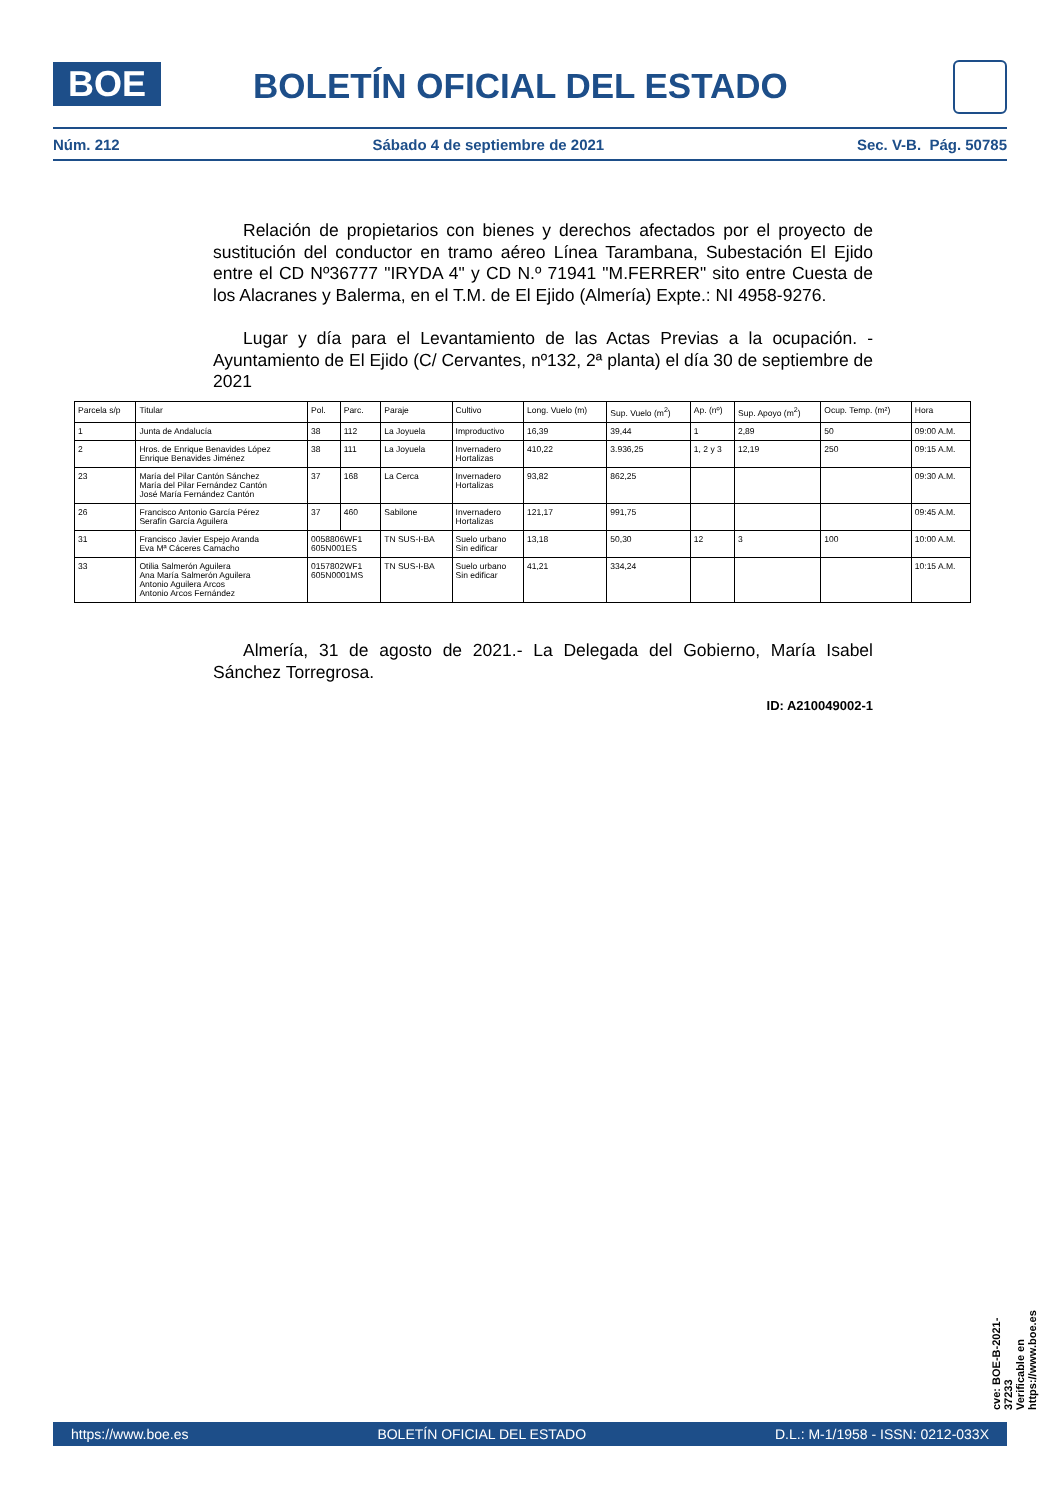BOE BOLETÍN OFICIAL DEL ESTADO
Núm. 212 Sábado 4 de septiembre de 2021 Sec. V-B. Pág. 50785
Relación de propietarios con bienes y derechos afectados por el proyecto de sustitución del conductor en tramo aéreo Línea Tarambana, Subestación El Ejido entre el CD Nº36777 "IRYDA 4" y CD N.º 71941 "M.FERRER" sito entre Cuesta de los Alacranes y Balerma, en el T.M. de El Ejido (Almería) Expte.: NI 4958-9276.
Lugar y día para el Levantamiento de las Actas Previas a la ocupación. - Ayuntamiento de El Ejido (C/ Cervantes, nº132, 2ª planta) el día 30 de septiembre de 2021
| Parcela s/p | Titular | Pol. | Parc. | Paraje | Cultivo | Long. Vuelo (m) | Sup. Vuelo (m<sup>2</sup>) | Ap. (nº) | Sup. Apoyo (m<sup>2</sup>) | Ocup. Temp. (m²) | Hora |
| --- | --- | --- | --- | --- | --- | --- | --- | --- | --- | --- | --- |
| 1 | Junta de Andalucía | 38 | 112 | La Joyuela | Improductivo | 16,39 | 39,44 | 1 | 2,89 | 50 | 09:00 A.M. |
| 2 | Hros. de Enrique Benavides López Enrique Benavides Jiménez | 38 | 111 | La Joyuela | Invernadero Hortalizas | 410,22 | 3.936,25 | 1, 2 y 3 | 12,19 | 250 | 09:15 A.M. |
| 23 | María del Pilar Cantón Sánchez María del Pilar Fernández Cantón José María Fernández Cantón | 37 | 168 | La Cerca | Invernadero Hortalizas | 93,82 | 862,25 | | | | 09:30 A.M. |
| 26 | Francisco Antonio García Pérez Serafín García Aguilera | 37 | 460 | Sabilone | Invernadero Hortalizas | 121,17 | 991,75 | | | | 09:45 A.M. |
| 31 | Francisco Javier Espejo Aranda Eva Mª Cáceres Camacho | 0058806WF1 605N001ES | | TN SUS-I-BA | Suelo urbano Sin edificar | 13,18 | 50,30 | 12 | 3 | 100 | 10:00 A.M. |
| 33 | Otilia Salmerón Aguilera Ana María Salmerón Aguilera Antonio Aguilera Arcos Antonio Arcos Fernández | 0157802WF1 605N0001MS | | TN SUS-I-BA | Suelo urbano Sin edificar | 41,21 | 334,24 | | | | 10:15 A.M. |
Almería, 31 de agosto de 2021.- La Delegada del Gobierno, María Isabel Sánchez Torregrosa.
ID: A210049002-1
cve: BOE-B-2021-37233
Verificable en https://www.boe.es
https://www.boe.es BOLETÍN OFICIAL DEL ESTADO D.L.: M-1/1958 - ISSN: 0212-033X